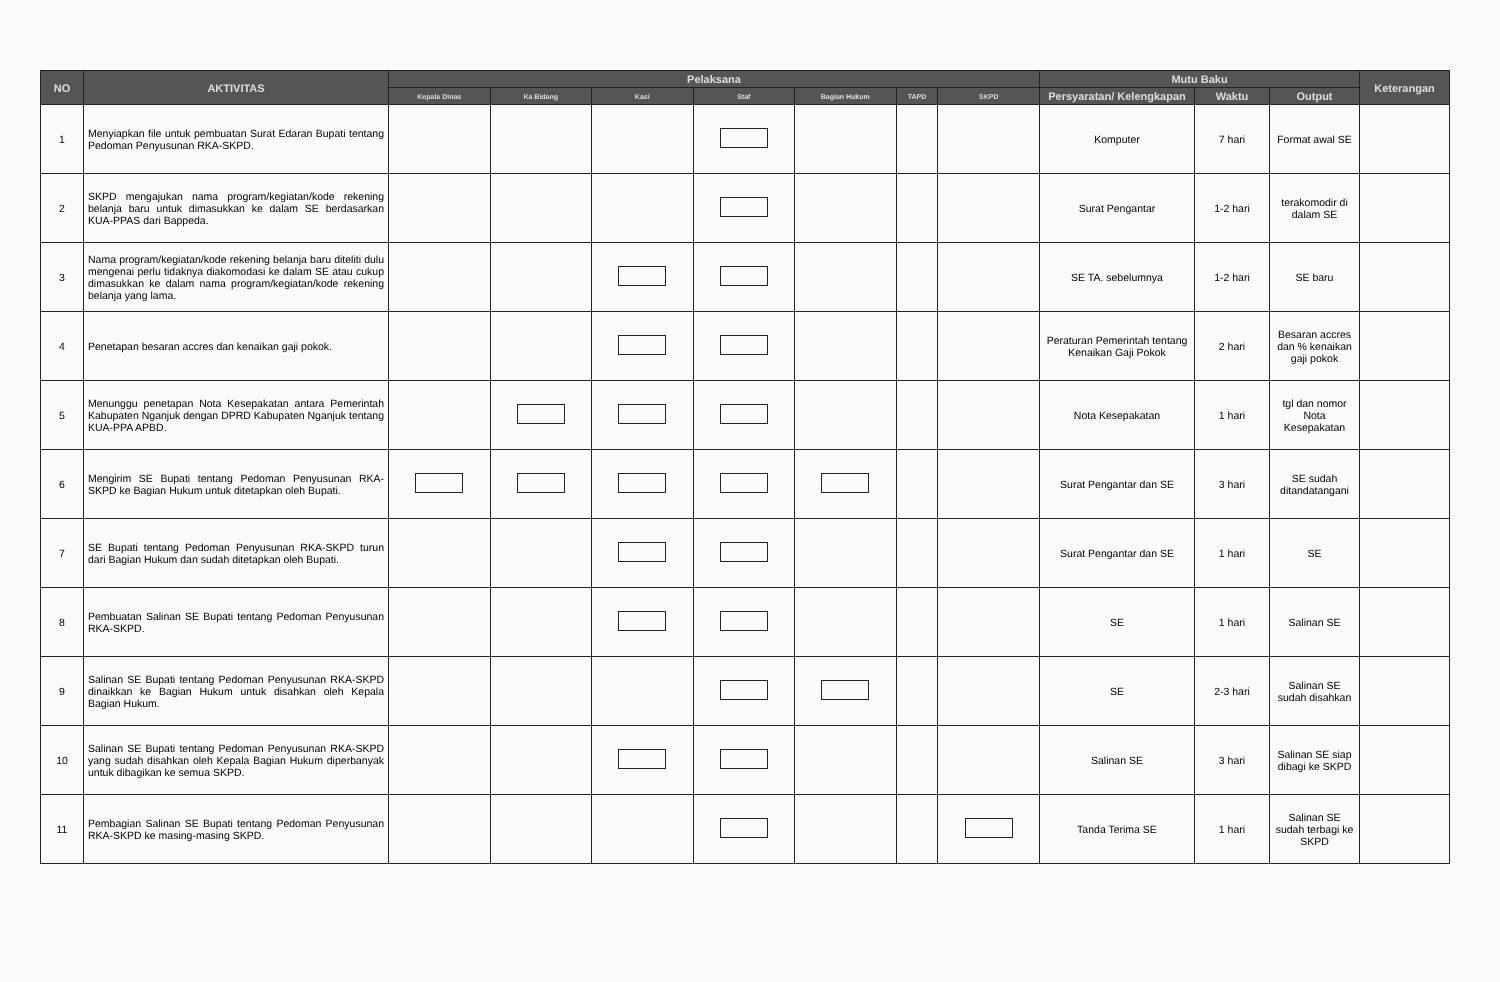| NO | AKTIVITAS | Pelaksana | | | | | | | Mutu Baku | | | Keterangan |
| --- | --- | --- | --- | --- | --- | --- | --- | --- | --- | --- | --- | --- |
| | | Kepala Dinas | Ka Bidang | Kasi | Staf | Bagian Hukum | TAPD | SKPD | Persyaratan/ Kelengkapan | Waktu | Output | |
| 1 | Menyiapkan file untuk pembuatan Surat Edaran Bupati tentang Pedoman Penyusunan RKA-SKPD. | | | | | | | | Komputer | 7 hari | Format awal SE | |
| 2 | SKPD mengajukan nama program/kegiatan/kode rekening belanja baru untuk dimasukkan ke dalam SE berdasarkan KUA-PPAS dari Bappeda. | | | | | | | | Surat Pengantar | 1-2 hari | terakomodir di dalam SE | |
| 3 | Nama program/kegiatan/kode rekening belanja baru diteliti dulu mengenai perlu tidaknya diakomodasi ke dalam SE atau cukup dimasukkan ke dalam nama program/kegiatan/kode rekening belanja yang lama. | | | | | | | | SE TA. sebelumnya | 1-2 hari | SE baru | |
| 4 | Penetapan besaran accres dan kenaikan gaji pokok. | | | | | | | | Peraturan Pemerintah tentang Kenaikan Gaji Pokok | 2 hari | Besaran accres dan % kenaikan gaji pokok | |
| 5 | Menunggu penetapan Nota Kesepakatan antara Pemerintah Kabupaten Nganjuk dengan DPRD Kabupaten Nganjuk tentang KUA-PPA APBD. | | | | | | | | Nota Kesepakatan | 1 hari | tgl dan nomor Nota Kesepakatan | |
| 6 | Mengirim SE Bupati tentang Pedoman Penyusunan RKA-SKPD ke Bagian Hukum untuk ditetapkan oleh Bupati. | | | | | | | | Surat Pengantar dan SE | 3 hari | SE sudah ditandatangani | |
| 7 | SE Bupati tentang Pedoman Penyusunan RKA-SKPD turun dari Bagian Hukum dan sudah ditetapkan oleh Bupati. | | | | | | | | Surat Pengantar dan SE | 1 hari | SE | |
| 8 | Pembuatan Salinan SE Bupati tentang Pedoman Penyusunan RKA-SKPD. | | | | | | | | SE | 1 hari | Salinan SE | |
| 9 | Salinan SE Bupati tentang Pedoman Penyusunan RKA-SKPD dinaikkan ke Bagian Hukum untuk disahkan oleh Kepala Bagian Hukum. | | | | | | | | SE | 2-3 hari | Salinan SE sudah disahkan | |
| 10 | Salinan SE Bupati tentang Pedoman Penyusunan RKA-SKPD yang sudah disahkan oleh Kepala Bagian Hukum diperbanyak untuk dibagikan ke semua SKPD. | | | | | | | | Salinan SE | 3 hari | Salinan SE siap dibagi ke SKPD | |
| 11 | Pembagian Salinan SE Bupati tentang Pedoman Penyusunan RKA-SKPD ke masing-masing SKPD. | | | | | | | | Tanda Terima SE | 1 hari | Salinan SE sudah terbagi ke SKPD | |